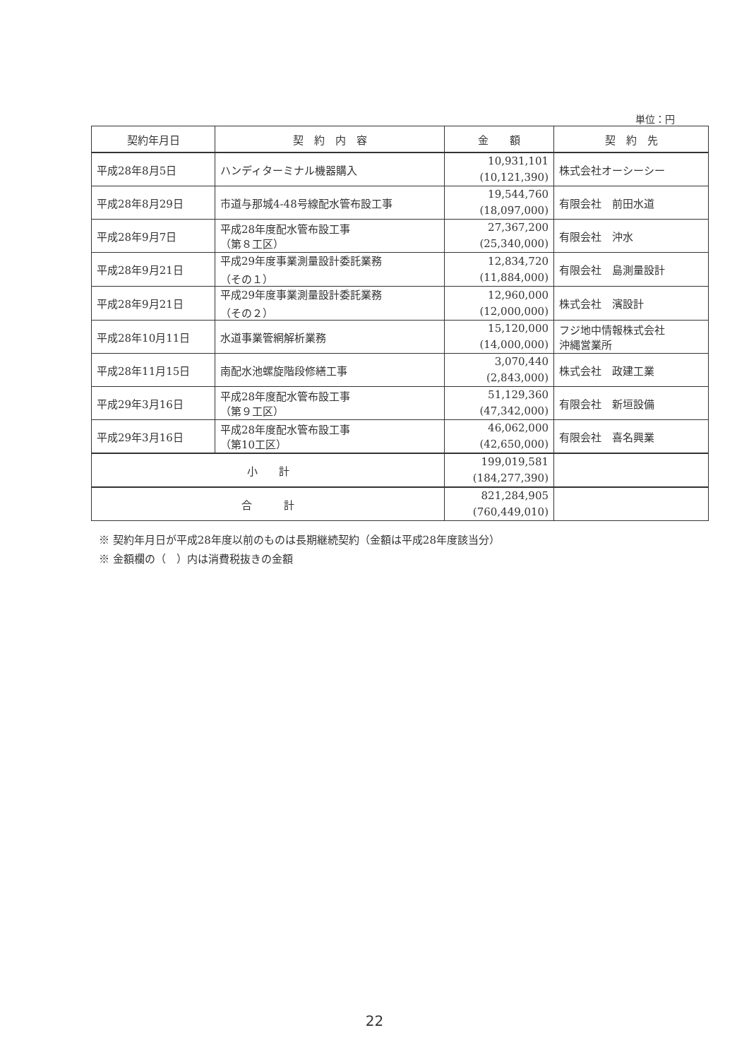単位：円
| 契約年月日 | 契 約 内 容 | 金 額 | 契 約 先 |
| --- | --- | --- | --- |
| 平成28年8月5日 | ハンディターミナル機器購入 | 10,931,101 (10,121,390) | 株式会社オーシーシー |
| 平成28年8月29日 | 市道与那城4-48号線配水管布設工事 | 19,544,760 (18,097,000) | 有限会社 前田水道 |
| 平成28年9月7日 | 平成28年度配水管布設工事 （第８工区） | 27,367,200 (25,340,000) | 有限会社 沖水 |
| 平成28年9月21日 | 平成29年度事業測量設計委託業務 （その１） | 12,834,720 (11,884,000) | 有限会社 島測量設計 |
| 平成28年9月21日 | 平成29年度事業測量設計委託業務 （その２） | 12,960,000 (12,000,000) | 株式会社 濱設計 |
| 平成28年10月11日 | 水道事業管網解析業務 | 15,120,000 (14,000,000) | フジ地中情報株式会社 沖縄営業所 |
| 平成28年11月15日 | 南配水池螺旋階段修繕工事 | 3,070,440 (2,843,000) | 株式会社 政建工業 |
| 平成29年3月16日 | 平成28年度配水管布設工事 （第９工区） | 51,129,360 (47,342,000) | 有限会社 新垣設備 |
| 平成29年3月16日 | 平成28年度配水管布設工事 （第10工区） | 46,062,000 (42,650,000) | 有限会社 喜名興業 |
| 小 計 | | 199,019,581 (184,277,390) | |
| 合 計 | | 821,284,905 (760,449,010) | |
※ 契約年月日が平成28年度以前のものは長期継続契約（金額は平成28年度該当分）
※ 金額欄の（　）内は消費税抜きの金額
22